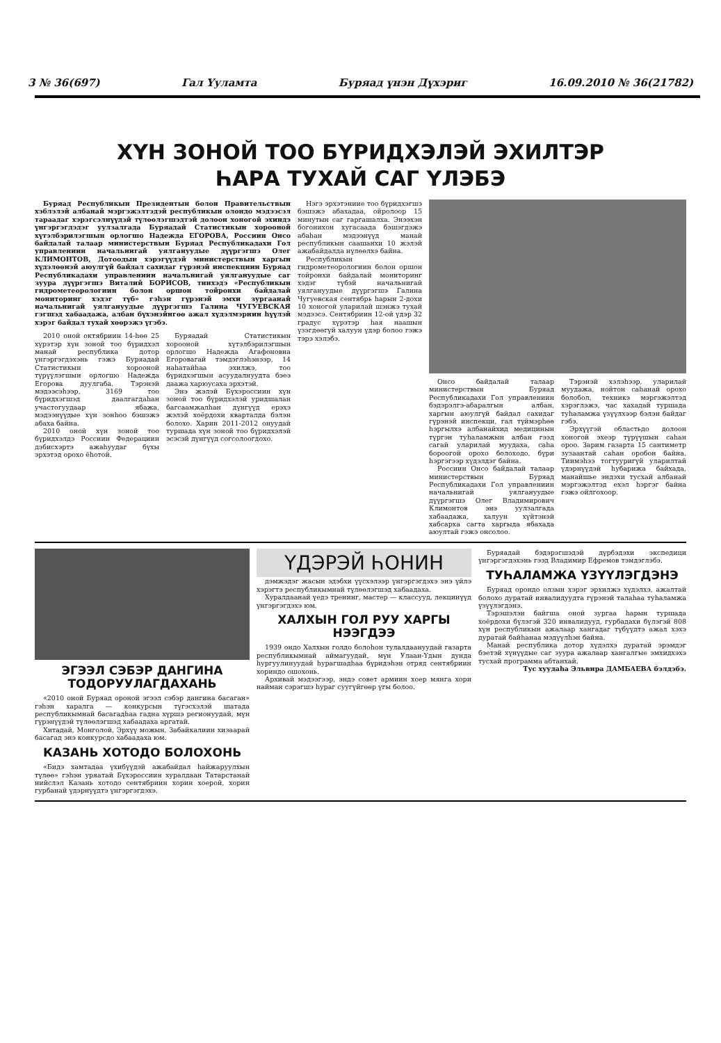3 № 36(697) Гал Үуламта Буряад үнэн Дүхэриг 16.09.2010 № 36(21782)
ХҮН ЗОНОЙ ТОО БҮРИДХЭЛЭЙ ЭХИЛТЭР
ҺАРА ТУХАЙ САГ ҮЛЭБЭ
Буряад Республикын Президентын болон Правительствын хэблэлэй албанай мэргэжэлтэдэй республикын олондо мэдээсэл тараадаг хэрэгсэлнүүдэй түлөөлэгшэдтэй долоон хоногой эхиндэ үнгэргэгдэдэг уулзалгада Буряадай Статистикын хорооной хүтэлбэрилэгшын орлогшо Надежда ЕГОРОВА, Россиин Онсо байдалай талаар министерствын Буряад Республикадахи Гол управлениин начальнигай уялгануудые дүүргэгшэ Олег КЛИМОНТОВ, Дотоодын хэрэгүүдэй министерствын харгын хүдэлөөнэй аюулгүй байдал сахидаг гүрэнэй инспекциин Буряад Республикадахи управлениин начальнигай уялгануудые саг зуура дүүргэгшэ Виталий БОРИСОВ, тиихэдэ «Республикын гидрометеорологиин болон оршон тойронхи байдалай мониторинг хэдэг түб» гэһэн гүрэнэй эмхи зургаанай начальнигай уялгануудые дүүргэгшэ Галина ЧУГУЕВСКАЯ гэгшэд хабаадажа, албан бүхэнэйнгөө ажал хүдэлмэриин һүүлэй хэрэг байдал тухай хөөрэжэ үгэбэ.
2010 оной октябриин 14-һөө 25 хүрэтэр хүн зоной тоо бүридхэл манай республика дотор үнгэргэгдэхэнь гэжэ Буряадай Статистикын хорооной түрүүлэгшын орлогшо Надежда Егорова дуулгаба. Тэрэнэй мэдээсэһээр, 3169 тоо бүридхэгшэд даалгагдаһан участогуудаар ябажа, мэдээнүүдые хүн зонһоо бэшэжэ абаха байна.
2010 оной хүн зоной тоо бүридхэлдэ Россиин Федерациин дэбисхэртэ ажаһуудаг бүхы эрхэтэд орохо ёһотой.
Буряадай Статистикын хорооной хүтэлбэрилэгшын орлогшо Надежда Агафоновна Егоровагай тэмдэглэһэнээр, 14 наһатайһаа эхилжэ, тоо бүридхэгшын асуудалнуудта бэеэ даажа харюусаха эрхэтэй.
Энэ жэлэй Бүхэроссиин хүн зоной тоо бүридхэлэй уридшалан багсаамжалһан дүнгүүд ерэхэ жэлэй хоёрдохи кварталда бэлэн болохо. Харин 2011-2012 онуудай туршада хүн зоной тоо бүридхэлэй эсэсэй дүнгүүд согсолоогдохо.
Нэгэ эрхэтэниие тоо бүридхэгшэ бэшэжэ абахадаа, ойролоор 15 минутын саг гаргашалха. Энээхэн богонихон хугасаада бэшэгдэжэ абаһан мэдээнүүд манай республикын саашанхи 10 жэлэй ажабайдалда нүлөөлхэ байна.
Республикын гидрометеорологиин болон оршон тойронхи байдалай мониторинг хэдэг түбэй начальнигай уялгануудые дүүргэгшэ Галина Чугуевская сентябрь һарын 2-дохи 10 хоногой уларилай шэнжэ тухай мэдээсэ. Сентябриин 12-ой үдэр 32 градус хүрэтэр һая наашын үзэгдөөгүй халуун үдэр болоо гэжэ тэрэ хэлэбэ.
Онсо байдалай талаар министерствын Буряад Республикадахи Гол управлениин бэдэрэлгэ-абаралгын албан, харгын аюулгүй байдал сахидаг гүрэнэй инспекци, гал түймэрһөө һэргылхэ албанайхид медицинын түргэн туһаламжын албан гээд сагай уларилай муудаха, саһа бороогой орохо болоходо, бүри һэргэгээр хүдэлдэг байна.
Россиин Онсо байдалай талаар министерствын Буряад Республикадахи Гол управлениин начальнигай уялгануудые дүүргэгшэ Олег Владимирович Климонтов энэ уулзалгада хабаадажа, халуун хүйтэнэй хабсарха сагта харгыда ябахада аюултай гэжэ онсолоо.
Тэрэнэй хэлэһээр, уларилай муудажа, нойтон саһанай орохо болобол, техникэ мэргэжэлтэд хэрэглэжэ, час хахадай туршада туһаламжа үзүүлхээр бэлэн байдаг гэбэ.
Эрхүүгэй областьдо долоон хоногой эхеэр түрүүшын саһан ороо. Зарим газарта 15 сантиметр зузаантай саһан оробон байна. Тиимэһээ тогтууригүй уларилтай үдэрнүүдэй һубарижа байхада, манайшье эндэхи тусхай албанай мэргэжэлтэд ехэл һэргэг байна гэжэ ойлгохоор.
ЭГЭЭЛ СЭБЭР ДАНГИНА ТОДОРУУЛАГДАХАНЬ
«2010 оной Буряад ороной эгээл сэбэр дангина басаган» гэһэн харалга — конкурсын түгэсхэлэй шатада республикымнай басагадһаа гадна хүршэ регионуудай, мүн гүрэнүүдэй түлөөлэгшэд хабаадаха аргатай.
Хитадай, Монголой, Эрхүү можын, Забайкалиин хизаарай басагад энэ конкурсдо хабаадаха юм.
КАЗАНЬ ХОТОДО БОЛОХОНЬ
«Бидэ хамтадаа үхибүүдэй ажабайдал һайжаруулхын түлөө» гэһэн уряатай Бүхэроссиин хуралдаан Татарстанай нийслэл Казань хотодо сентябриин хорин хоерой, хорин гурбанай үдэрнүүдтэ үнгэргэгдэхэ.
ҮДЭРЭЙ ҺОНИН
дэмжэдэг жасын эдэбхи үүсхэлээр үнгэргэгдэхэ энэ үйлэ хэрэгтэ республикымнай түлөөлэгшэд хабаадаха.
Хуралдаанай үедэ тренинг, мастер — классууд, лекцинүүд үнгэргэгдэхэ юм.
ХАЛХЫН ГОЛ РУУ ХАРГЫ НЭЭГДЭЭ
1939 ондо Халхын голдо болоһон тулалдаануудай газарта республикымнай аймагуудай, мүн Улаан-Үдын дунда һургуулинуудай һурагшадһаа бүридэһэн отряд сентябриин хориндо ошохонь.
Архивай мэдээгээр, эндэ совет армиин хоер мянга хори найман сэрэгшэ һураг суугүйгөөр үгы болоо.
Буряадай бэдэрэгшэдэй дүрбэдэхи экспедици үнгэргэгдэхэнь гээд Владимир Ефремов тэмдэглэбэ.
ТУҺАЛАМЖА ҮЗҮҮЛЭГДЭНЭ
Буряад орондо олзын хэрэг эрхилжэ хүдэлхэ, ажалтай болохо дуратай инвалидуудта гүрэнэй талаһаа туһаламжа үзүүлэгдэнэ.
Тэрэшэлэн байгша оной зургаа һарын туршада хоёрдохи бүлэгэй 320 инвалидууд, гурбадахи бүлэгэй 808 хүн республикын ажалаар хангадаг түбүүдтэ ажал хэхэ дуратай байһанаа мэдүүлһэн байна.
Манай республика дотор хүдэлхэ дуратай эрэмдэг бэетэй хүнүүдые саг зуура ажалаар хангалгые эмхидхэхэ тусхай программа абтанхай.
Тус хуудаһа Эльвира ДАМБАЕВА бэлдэбэ.